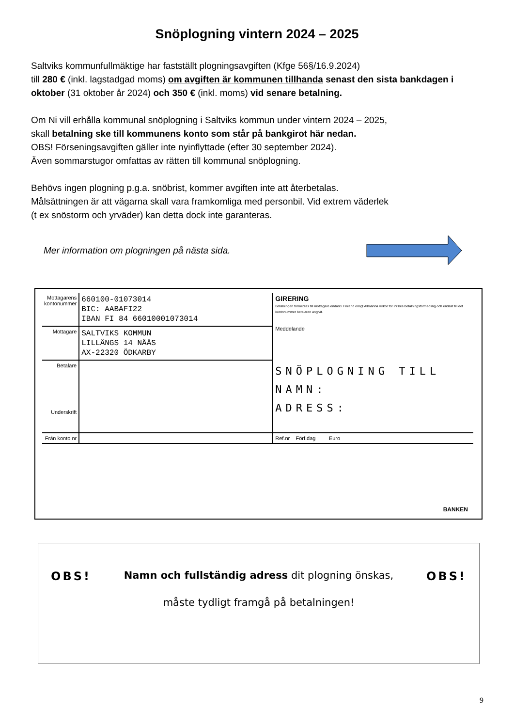Snöplogning vintern 2024 – 2025
Saltviks kommunfullmäktige har fastställt plogningsavgiften (Kfge 56§/16.9.2024)
till 280 € (inkl. lagstadgad moms) om avgiften är kommunen tillhanda senast den sista bankdagen i oktober (31 oktober år 2024) och 350 € (inkl. moms) vid senare betalning.
Om Ni vill erhålla kommunal snöplogning i Saltviks kommun under vintern 2024 – 2025,
skall betalning ske till kommunens konto som står på bankgirot här nedan.
OBS! Förseningsavgiften gäller inte nyinflyttade (efter 30 september 2024).
Även sommarstugor omfattas av rätten till kommunal snöplogning.
Behövs ingen plogning p.g.a. snöbrist, kommer avgiften inte att återbetalas.
Målsättningen är att vägarna skall vara framkomliga med personbil. Vid extrem väderlek
(t ex snöstorm och yrväder) kan detta dock inte garanteras.
Mer information om plogningen på nästa sida.
| Mottagarens kontonummer | 660100-01073014 BIC: AABAFI22 IBAN FI 84 66010001073014 | GIRERING Betalningen förmedlas till mottagare endast i Finland enligt Allmänna villkor för inrikes betalningsförmedling och endast till det kontonummer betalaren angivit. Meddelande |
| Mottagare | SALTVIKS KOMMUN LILLÄNGS 14 NÄÄS AX-22320 ÖDKARBY | |
| Betalare Underskrift | | SNÖPLOGNING TILL NAMN: ADRESS: |
| Från konto nr | | Ref.nr Förf.dag Euro |
BANKEN
OBS! Namn och fullständig adress dit plogning önskas, OBS!
måste tydligt framgå på betalningen!
9